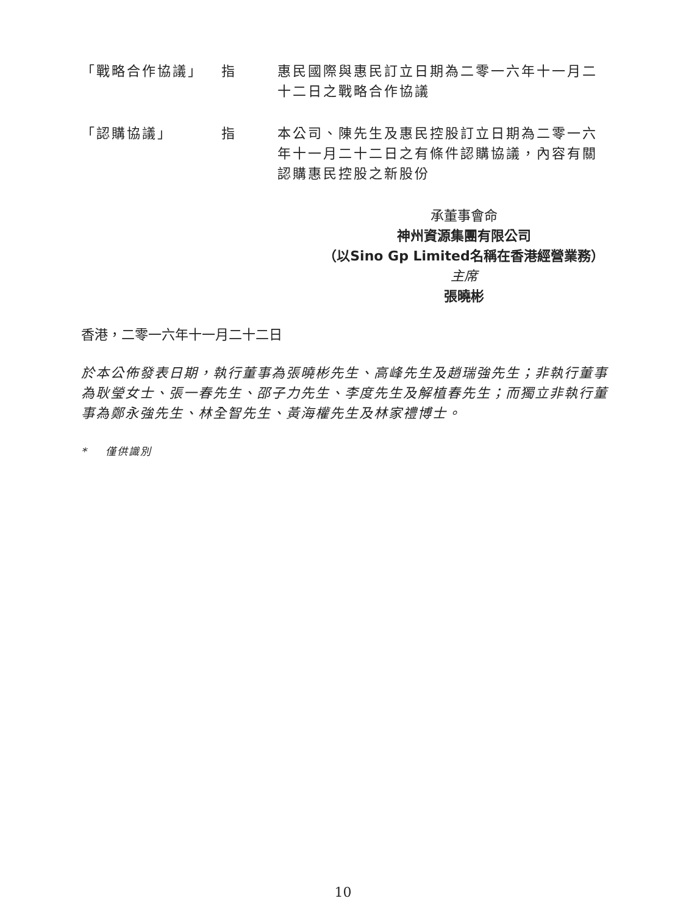| 「戰略合作協議」 | 指 | 惠民國際與惠民訂立日期為二零一六年十一月二十二日之戰略合作協議 |
| 「認購協議」 | 指 | 本公司、陳先生及惠民控股訂立日期為二零一六年十一月二十二日之有條件認購協議，內容有關認購惠民控股之新股份 |
承董事會命
神州資源集團有限公司
（以Sino Gp Limited名稱在香港經營業務）
主席
張曉彬
香港，二零一六年十一月二十二日
於本公佈發表日期，執行董事為張曉彬先生、高峰先生及趙瑞強先生；非執行董事為耿瑩女士、張一春先生、邵子力先生、李度先生及解植春先生；而獨立非執行董事為鄭永強先生、林全智先生、黃海權先生及林家禮博士。
* 僅供識別
10